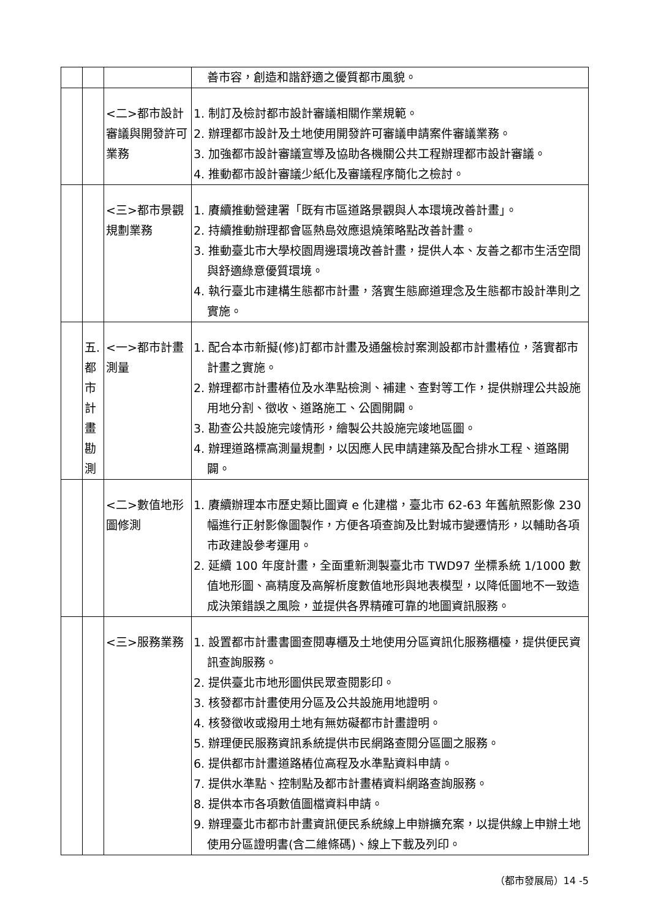| | | | 善市容，創造和諧舒適之優質都市風貌。 |
| | | <二>都市設計審議與開發許可業務 | 1. 制訂及檢討都市設計審議相關作業規範。 2. 辦理都市設計及土地使用開發許可審議申請案件審議業務。 3. 加強都市設計審議宣導及協助各機關公共工程辦理都市設計審議。 4. 推動都市設計審議少紙化及審議程序簡化之檢討。 |
| | | <三>都市景觀規劃業務 | 1. 賡續推動營建署「既有市區道路景觀與人本環境改善計畫」。 2. 持續推動辦理都會區熱島效應退燒策略點改善計畫。 3. 推動臺北市大學校園周邊環境改善計畫，提供人本、友善之都市生活空間與舒適綠意優質環境。 4. 執行臺北市建構生態都市計畫，落實生態廊道理念及生態都市設計準則之實施。 |
| | 五. 都 市 計 畫 勘 測 | <一>都市計畫測量 | 1. 配合本市新擬(修)訂都市計畫及通盤檢討案測設都市計畫樁位，落實都市計畫之實施。 2. 辦理都市計畫樁位及水準點檢測、補建、查對等工作，提供辦理公共設施用地分割、徵收、道路施工、公園開闢。 3. 勘查公共設施完竣情形，繪製公共設施完竣地區圖。 4. 辦理道路標高測量規劃，以因應人民申請建築及配合排水工程、道路開闢。 |
| | | <二>數值地形圖修測 | 1. 賡續辦理本市歷史類比圖資 e 化建檔，臺北市 62-63 年舊航照影像 230 幅進行正射影像圖製作，方便各項查詢及比對城市變遷情形，以輔助各項市政建設參考運用。 2. 延續 100 年度計畫，全面重新測製臺北市 TWD97 坐標系統 1/1000 數值地形圖、高精度及高解析度數值地形與地表模型，以降低圖地不一致造成決策錯誤之風險，並提供各界精確可靠的地圖資訊服務。 |
| | | <三>服務業務 | 1. 設置都市計畫書圖查閱專櫃及土地使用分區資訊化服務櫃檯，提供便民資訊查詢服務。 2. 提供臺北市地形圖供民眾查閱影印。 3. 核發都市計畫使用分區及公共設施用地證明。 4. 核發徵收或撥用土地有無妨礙都市計畫證明。 5. 辦理便民服務資訊系統提供市民網路查閱分區圖之服務。 6. 提供都市計畫道路樁位高程及水準點資料申請。 7. 提供水準點、控制點及都市計畫樁資料網路查詢服務。 8. 提供本市各項數值圖檔資料申請。 9. 辦理臺北市都市計畫資訊便民系統線上申辦擴充案，以提供線上申辦土地使用分區證明書(含二維條碼)、線上下載及列印。 |
（都市發展局）14 -5